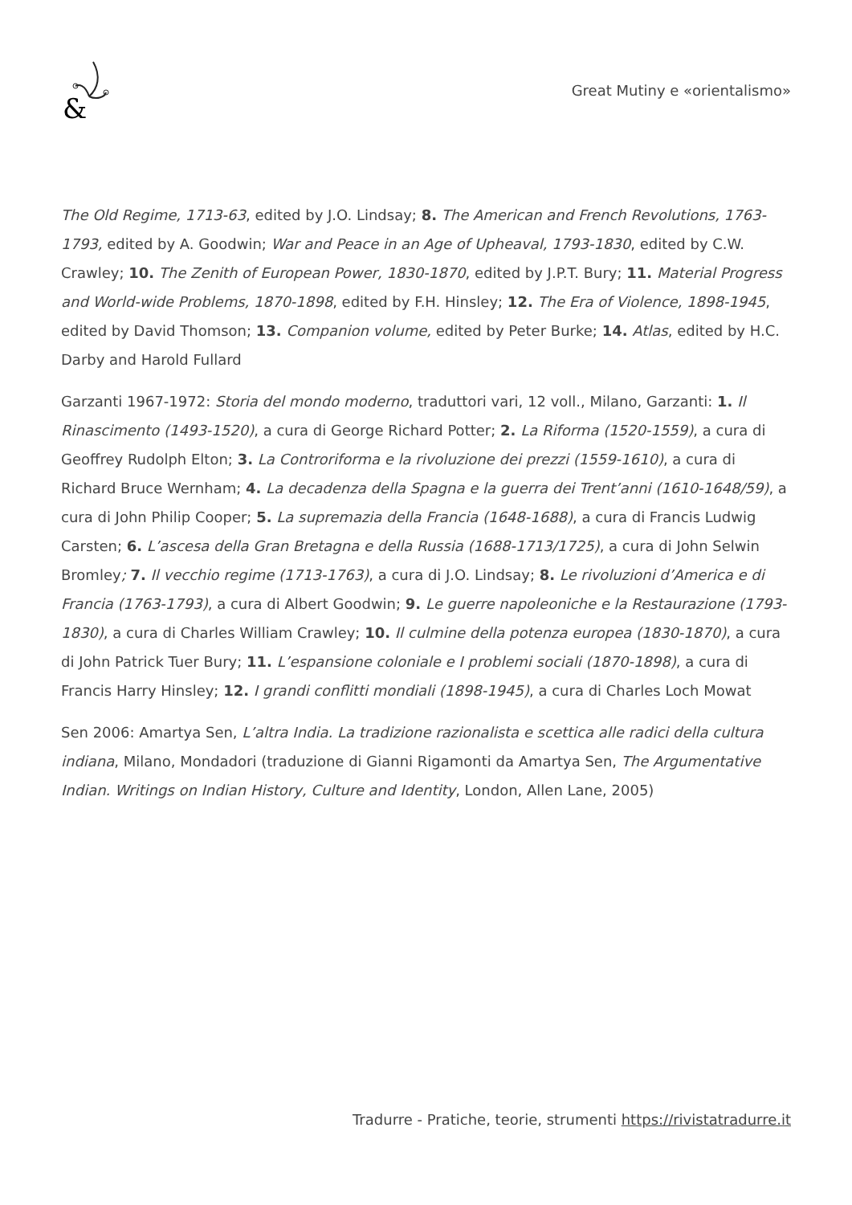&
Great Mutiny e «orientalismo»
The Old Regime, 1713-63, edited by J.O. Lindsay; 8. The American and French Revolutions, 1763-1793, edited by A. Goodwin; War and Peace in an Age of Upheaval, 1793-1830, edited by C.W. Crawley; 10. The Zenith of European Power, 1830-1870, edited by J.P.T. Bury; 11. Material Progress and World-wide Problems, 1870-1898, edited by F.H. Hinsley; 12. The Era of Violence, 1898-1945, edited by David Thomson; 13. Companion volume, edited by Peter Burke; 14. Atlas, edited by H.C. Darby and Harold Fullard
Garzanti 1967-1972: Storia del mondo moderno, traduttori vari, 12 voll., Milano, Garzanti: 1. Il Rinascimento (1493-1520), a cura di George Richard Potter; 2. La Riforma (1520-1559), a cura di Geoffrey Rudolph Elton; 3. La Controriforma e la rivoluzione dei prezzi (1559-1610), a cura di Richard Bruce Wernham; 4. La decadenza della Spagna e la guerra dei Trent’anni (1610-1648/59), a cura di John Philip Cooper; 5. La supremazia della Francia (1648-1688), a cura di Francis Ludwig Carsten; 6. L’ascesa della Gran Bretagna e della Russia (1688-1713/1725), a cura di John Selwin Bromley; 7. Il vecchio regime (1713-1763), a cura di J.O. Lindsay; 8. Le rivoluzioni d’America e di Francia (1763-1793), a cura di Albert Goodwin; 9. Le guerre napoleoniche e la Restaurazione (1793-1830), a cura di Charles William Crawley; 10. Il culmine della potenza europea (1830-1870), a cura di John Patrick Tuer Bury; 11. L’espansione coloniale e I problemi sociali (1870-1898), a cura di Francis Harry Hinsley; 12. I grandi conflitti mondiali (1898-1945), a cura di Charles Loch Mowat
Sen 2006: Amartya Sen, L’altra India. La tradizione razionalista e scettica alle radici della cultura indiana, Milano, Mondadori (traduzione di Gianni Rigamonti da Amartya Sen, The Argumentative Indian. Writings on Indian History, Culture and Identity, London, Allen Lane, 2005)
Tradurre - Pratiche, teorie, strumenti https://rivistatradurre.it